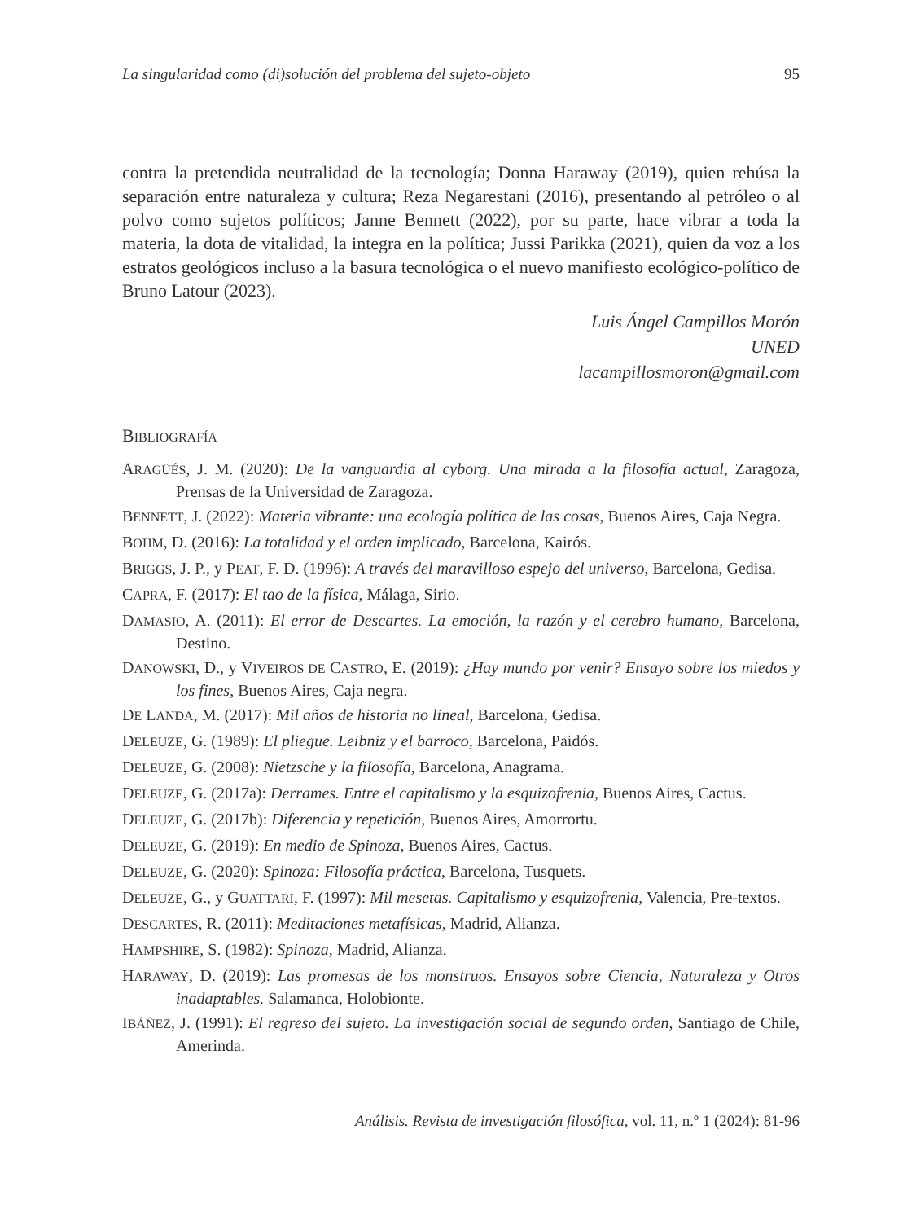La singularidad como (di)solución del problema del sujeto-objeto 95
contra la pretendida neutralidad de la tecnología; Donna Haraway (2019), quien rehúsa la separación entre naturaleza y cultura; Reza Negarestani (2016), presentando al petróleo o al polvo como sujetos políticos; Janne Bennett (2022), por su parte, hace vibrar a toda la materia, la dota de vitalidad, la integra en la política; Jussi Parikka (2021), quien da voz a los estratos geológicos incluso a la basura tecnológica o el nuevo manifiesto ecológico-político de Bruno Latour (2023).
Luis Ángel Campillos Morón
UNED
lacampillosmoron@gmail.com
BIBLIOGRAFÍA
ARAGÜÉS, J. M. (2020): De la vanguardia al cyborg. Una mirada a la filosofía actual, Zaragoza, Prensas de la Universidad de Zaragoza.
BENNETT, J. (2022): Materia vibrante: una ecología política de las cosas, Buenos Aires, Caja Negra.
BOHM, D. (2016): La totalidad y el orden implicado, Barcelona, Kairós.
BRIGGS, J. P., y PEAT, F. D. (1996): A través del maravilloso espejo del universo, Barcelona, Gedisa.
CAPRA, F. (2017): El tao de la física, Málaga, Sirio.
DAMASIO, A. (2011): El error de Descartes. La emoción, la razón y el cerebro humano, Barcelona, Destino.
DANOWSKI, D., y VIVEIROS DE CASTRO, E. (2019): ¿Hay mundo por venir? Ensayo sobre los miedos y los fines, Buenos Aires, Caja negra.
DE LANDA, M. (2017): Mil años de historia no lineal, Barcelona, Gedisa.
DELEUZE, G. (1989): El pliegue. Leibniz y el barroco, Barcelona, Paidós.
DELEUZE, G. (2008): Nietzsche y la filosofía, Barcelona, Anagrama.
DELEUZE, G. (2017a): Derrames. Entre el capitalismo y la esquizofrenia, Buenos Aires, Cactus.
DELEUZE, G. (2017b): Diferencia y repetición, Buenos Aires, Amorrortu.
DELEUZE, G. (2019): En medio de Spinoza, Buenos Aires, Cactus.
DELEUZE, G. (2020): Spinoza: Filosofía práctica, Barcelona, Tusquets.
DELEUZE, G., y GUATTARI, F. (1997): Mil mesetas. Capitalismo y esquizofrenia, Valencia, Pre-textos.
DESCARTES, R. (2011): Meditaciones metafísicas, Madrid, Alianza.
HAMPSHIRE, S. (1982): Spinoza, Madrid, Alianza.
HARAWAY, D. (2019): Las promesas de los monstruos. Ensayos sobre Ciencia, Naturaleza y Otros inadaptables. Salamanca, Holobionte.
IBÁÑEZ, J. (1991): El regreso del sujeto. La investigación social de segundo orden, Santiago de Chile, Amerinda.
Análisis. Revista de investigación filosófica, vol. 11, n.º 1 (2024): 81-96